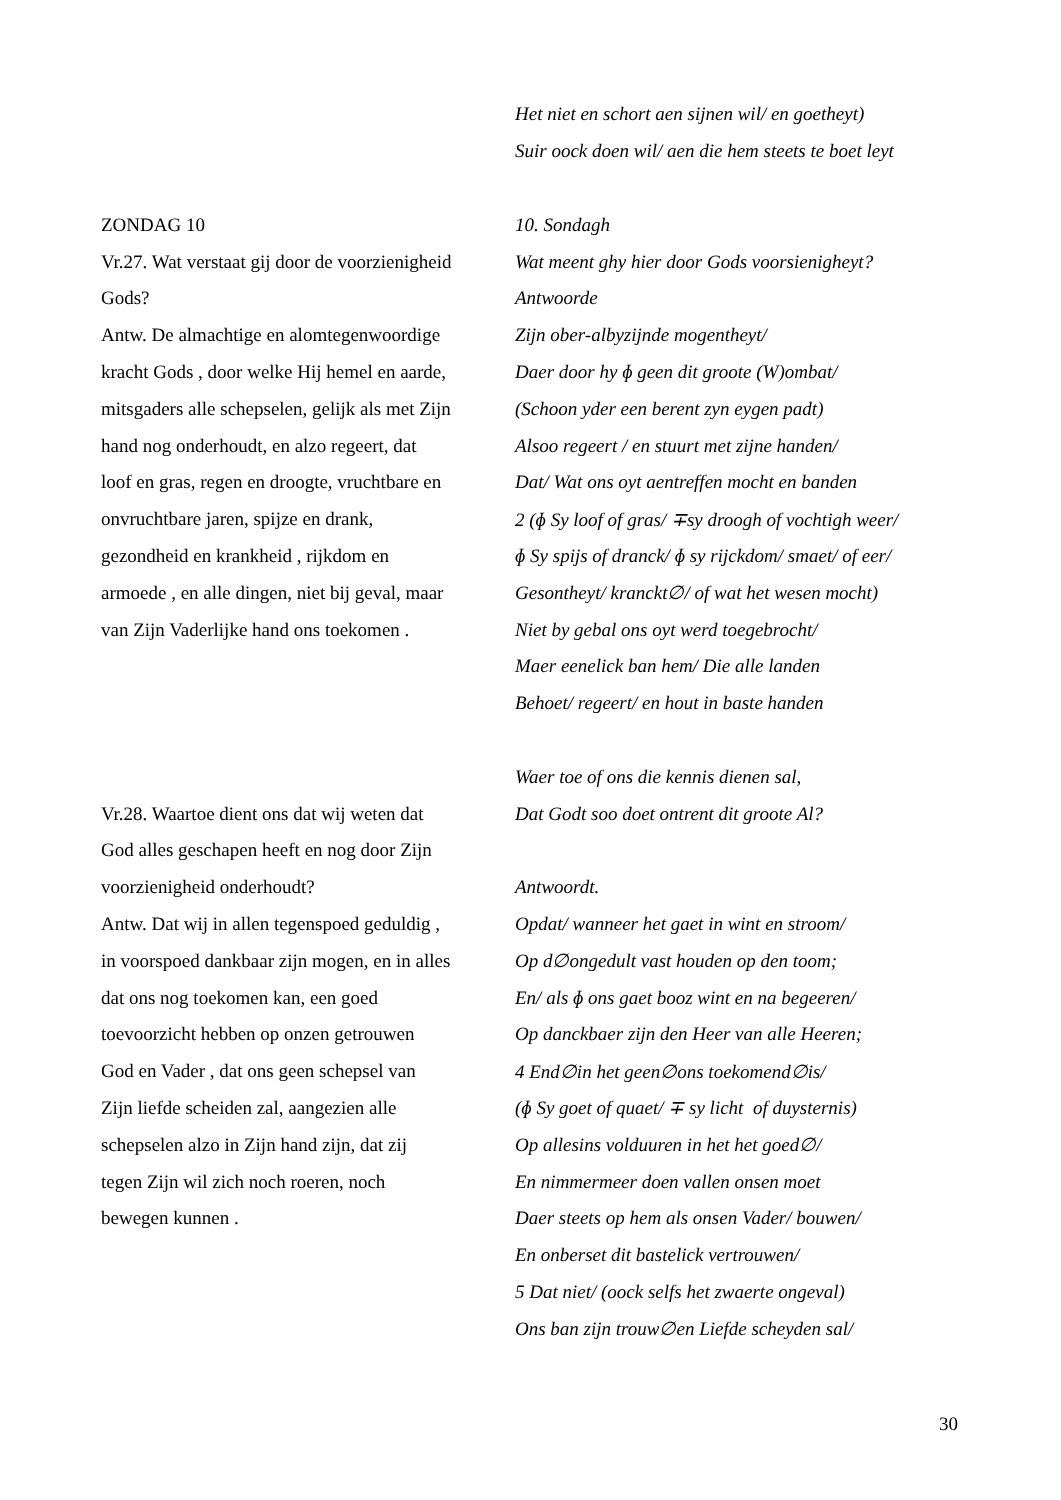| | Het niet en schort aen sijnen wil/ en goetheyt) |
| | Suir oock doen wil/ aen die hem steets te boet leyt |
| ZONDAG 10 | 10. Sondagh |
| Vr.27. Wat verstaat gij door de voorzienigheid | Wat meent ghy hier door Gods voorsienigheyt? |
| Gods? | Antwoorde |
| Antw. De almachtige en alomtegenwoordige | Zijn ober-albyzijnde mogentheyt/ |
| kracht Gods , door welke Hij hemel en aarde, | Daer door hy ɸ geen dit groote (W)ombat/ |
| mitsgaders alle schepselen, gelijk als met Zijn | (Schoon yder een berent zyn eygen padt) |
| hand nog onderhoudt, en alzo regeert, dat | Alsoo regeert / en stuurt met zijne handen/ |
| loof en gras, regen en droogte, vruchtbare en | Dat/ Wat ons oyt aentreffen mocht en banden |
| onvruchtbare jaren, spijze en drank, | 2 (ɸ Sy loof of gras/ ∓sy droogh of vochtigh weer/ |
| gezondheid en krankheid , rijkdom en | ɸ Sy spijs of dranck/ ɸ sy rijckdom/ smaet/ of eer/ |
| armoede , en alle dingen, niet bij geval, maar | Gesontheyt/ kranckt∅/ of wat het wesen mocht) |
| van Zijn Vaderlijke hand ons toekomen . | Niet by gebal ons oyt werd toegebrocht/ |
| | Maer eenelick ban hem/ Die alle landen |
| | Behoet/ regeert/ en hout in baste handen |
| | Waer toe of ons die kennis dienen sal, |
| Vr.28. Waartoe dient ons dat wij weten dat | Dat Godt soo doet ontrent dit groote Al? |
| God alles geschapen heeft en nog door Zijn | |
| voorzienigheid onderhoudt? | Antwoordt. |
| Antw. Dat wij in allen tegenspoed geduldig , | Opdat/ wanneer het gaet in wint en stroom/ |
| in voorspoed dankbaar zijn mogen, en in alles | Op d∅ongedult vast houden op den toom; |
| dat ons nog toekomen kan, een goed | En/ als ɸ ons gaet booz wint en na begeeren/ |
| toevoorzicht hebben op onzen getrouwen | Op danckbaer zijn den Heer van alle Heeren; |
| God en Vader , dat ons geen schepsel van | 4 End∅in het geen∅ons toekomend∅is/ |
| Zijn liefde scheiden zal, aangezien alle | (ɸ Sy goet of quaet/ ∓ sy licht of duysternis) |
| schepselen alzo in Zijn hand zijn, dat zij | Op allesins volduuren in het het goed∅/ |
| tegen Zijn wil zich noch roeren, noch | En nimmermeer doen vallen onsen moet |
| bewegen kunnen . | Daer steets op hem als onsen Vader/ bouwen/ |
| | En onberset dit bastelick vertrouwen/ |
| | 5 Dat niet/ (oock selfs het zwaerte ongeval) |
| | Ons ban zijn trouw∅en Liefde scheyden sal/ |
30